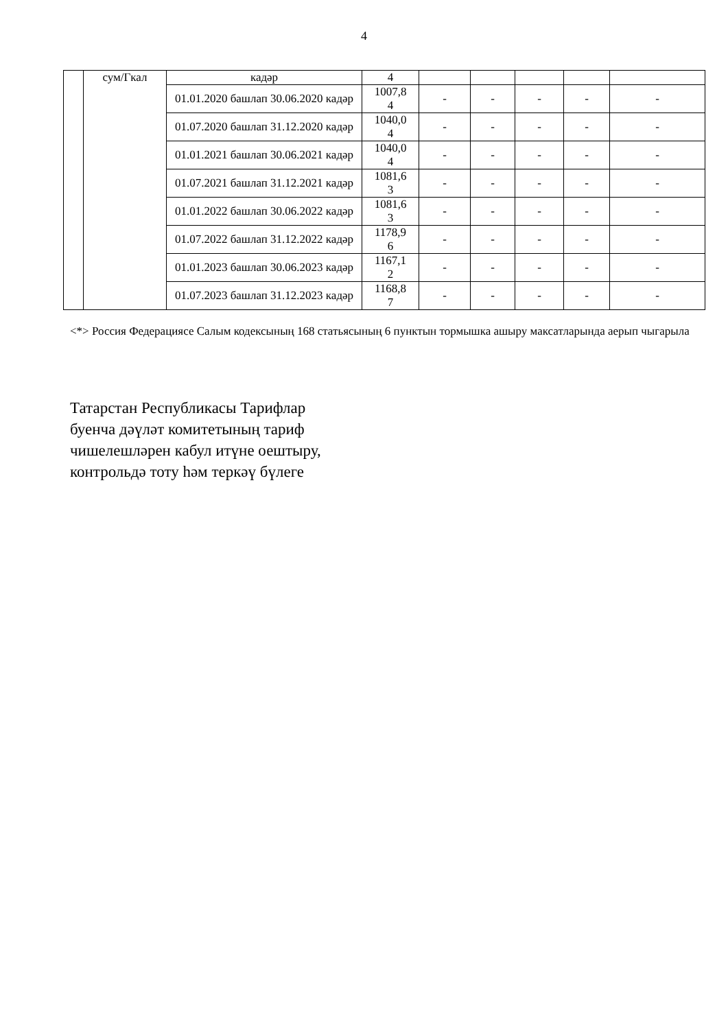4
| | сум/Гкал | кадәр | 4 | | | | | |
| | | 01.01.2020 башлап 30.06.2020 кадәр | 1007,8 4 | - | - | - | - | - |
| | | 01.07.2020 башлап 31.12.2020 кадәр | 1040,0 4 | - | - | - | - | - |
| | | 01.01.2021 башлап 30.06.2021 кадәр | 1040,0 4 | - | - | - | - | - |
| | | 01.07.2021 башлап 31.12.2021 кадәр | 1081,6 3 | - | - | - | - | - |
| | | 01.01.2022 башлап 30.06.2022 кадәр | 1081,6 3 | - | - | - | - | - |
| | | 01.07.2022 башлап 31.12.2022 кадәр | 1178,9 6 | - | - | - | - | - |
| | | 01.01.2023 башлап 30.06.2023 кадәр | 1167,1 2 | - | - | - | - | - |
| | | 01.07.2023 башлап 31.12.2023 кадәр | 1168,8 7 | - | - | - | - | - |
<*> Россия Федерациясе Салым кодексының 168 статьясының 6 пунктын тормышка ашыру максатларында аерып чыгарыла
Татарстан Республикасы Тарифлар
буенча дәүләт комитетының тариф
чишелешләрен кабул итүне оештыру,
контрольдә тоту һәм теркәү бүлеге